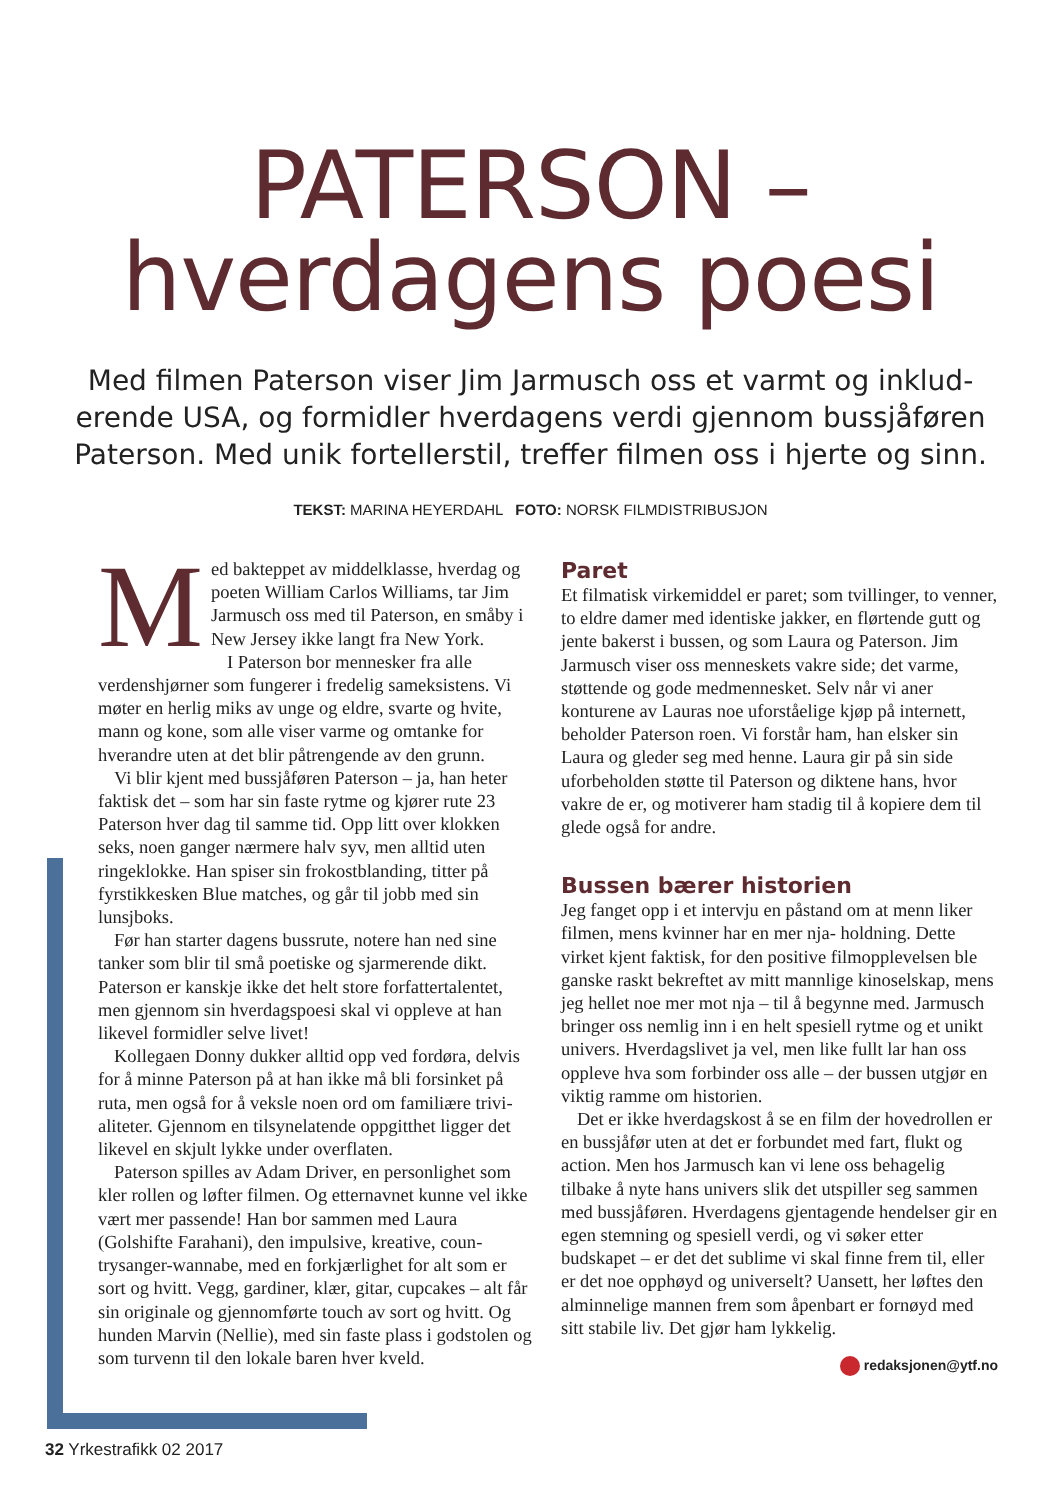PATERSON –
hverdagens poesi
Med filmen Paterson viser Jim Jarmusch oss et varmt og inklud­erende USA, og formidler hverdagens verdi gjennom bussjåføren Paterson. Med unik fortellerstil, treffer filmen oss i hjerte og sinn.
TEKST: MARINA HEYERDAHL FOTO: NORSK FILMDISTRIBUSJON
Med bakteppet av middelklasse, hverdag og poeten William Carlos Williams, tar Jim Jarmusch oss med til Paterson, en småby i New Jersey ikke langt fra New York.
I Paterson bor mennesker fra alle verdenshjørner som fungerer i fredelig sameksistens. Vi møter en herlig miks av unge og eldre, svarte og hvite, mann og kone, som alle viser varme og omtanke for hverandre uten at det blir påtrengende av den grunn.
Vi blir kjent med bussjåføren Paterson – ja, han heter faktisk det – som har sin faste rytme og kjører rute 23 Paterson hver dag til samme tid. Opp litt over klokken seks, noen ganger nærmere halv syv, men alltid uten ringeklokke. Han spiser sin frokostblanding, titter på fyrstikkesken Blue matches, og går til jobb med sin lunsjboks.
Før han starter dagens bussrute, notere han ned sine tanker som blir til små poetiske og sjarmerende dikt. Paterson er kanskje ikke det helt store forfattertalentet, men gjennom sin hverdagspoesi skal vi oppleve at han likevel formidler selve livet!
Kollegaen Donny dukker alltid opp ved fordøra, delvis for å minne Paterson på at han ikke må bli forsinket på ruta, men også for å veksle noen ord om familiære trivi­aliteter. Gjennom en tilsynelatende oppgitthet ligger det likevel en skjult lykke under overflaten.
Paterson spilles av Adam Driver, en personlighet som kler rollen og løfter filmen. Og etternavnet kunne vel ikke vært mer passende! Han bor sammen med Laura (Golshifte Farahani), den impulsive, kreative, coun­trysanger-wannabe, med en forkjærlighet for alt som er sort og hvitt. Vegg, gardiner, klær, gitar, cupcakes – alt får sin originale og gjennomførte touch av sort og hvitt. Og hunden Marvin (Nellie), med sin faste plass i god­stolen og som turvenn til den lokale baren hver kveld.
Paret
Et filmatisk virkemiddel er paret; som tvillinger, to ven­ner, to eldre damer med identiske jakker, en flørtende gutt og jente bakerst i bussen, og som Laura og Pater­son. Jim Jarmusch viser oss menneskets vakre side; det varme, støttende og gode medmennesket. Selv når vi aner konturene av Lauras noe uforståelige kjøp på inter­nett, beholder Paterson roen. Vi forstår ham, han elsker sin Laura og gleder seg med henne. Laura gir på sin side uforbeholden støtte til Paterson og diktene hans, hvor vakre de er, og motiverer ham stadig til å kopiere dem til glede også for andre.
Bussen bærer historien
Jeg fanget opp i et intervju en påstand om at menn liker filmen, mens kvinner har en mer nja- holdning. Dette virket kjent faktisk, for den positive filmopplevelsen ble ganske raskt bekreftet av mitt mannlige kinoselskap, mens jeg hellet noe mer mot nja – til å begynne med. Jarmusch bringer oss nemlig inn i en helt spesiell rytme og et unikt univers. Hverdagslivet ja vel, men like fullt lar han oss oppleve hva som forbinder oss alle – der bussen utgjør en viktig ramme om historien.
Det er ikke hverdagskost å se en film der hovedrollen er en bussjåfør uten at det er forbundet med fart, flukt og action. Men hos Jarmusch kan vi lene oss behagelig tilbake å nyte hans univers slik det utspiller seg sammen med bussjåføren. Hverdagens gjentagende hendelser gir en egen stemning og spesiell verdi, og vi søker etter budskapet – er det det sublime vi skal finne frem til, eller er det noe opphøyd og universelt? Uansett, her løftes den alminnelige mannen frem som åpenbart er fornøyd med sitt stabile liv. Det gjør ham lykkelig.
redaksjonen@ytf.no
32 Yrkestrafikk 02 2017